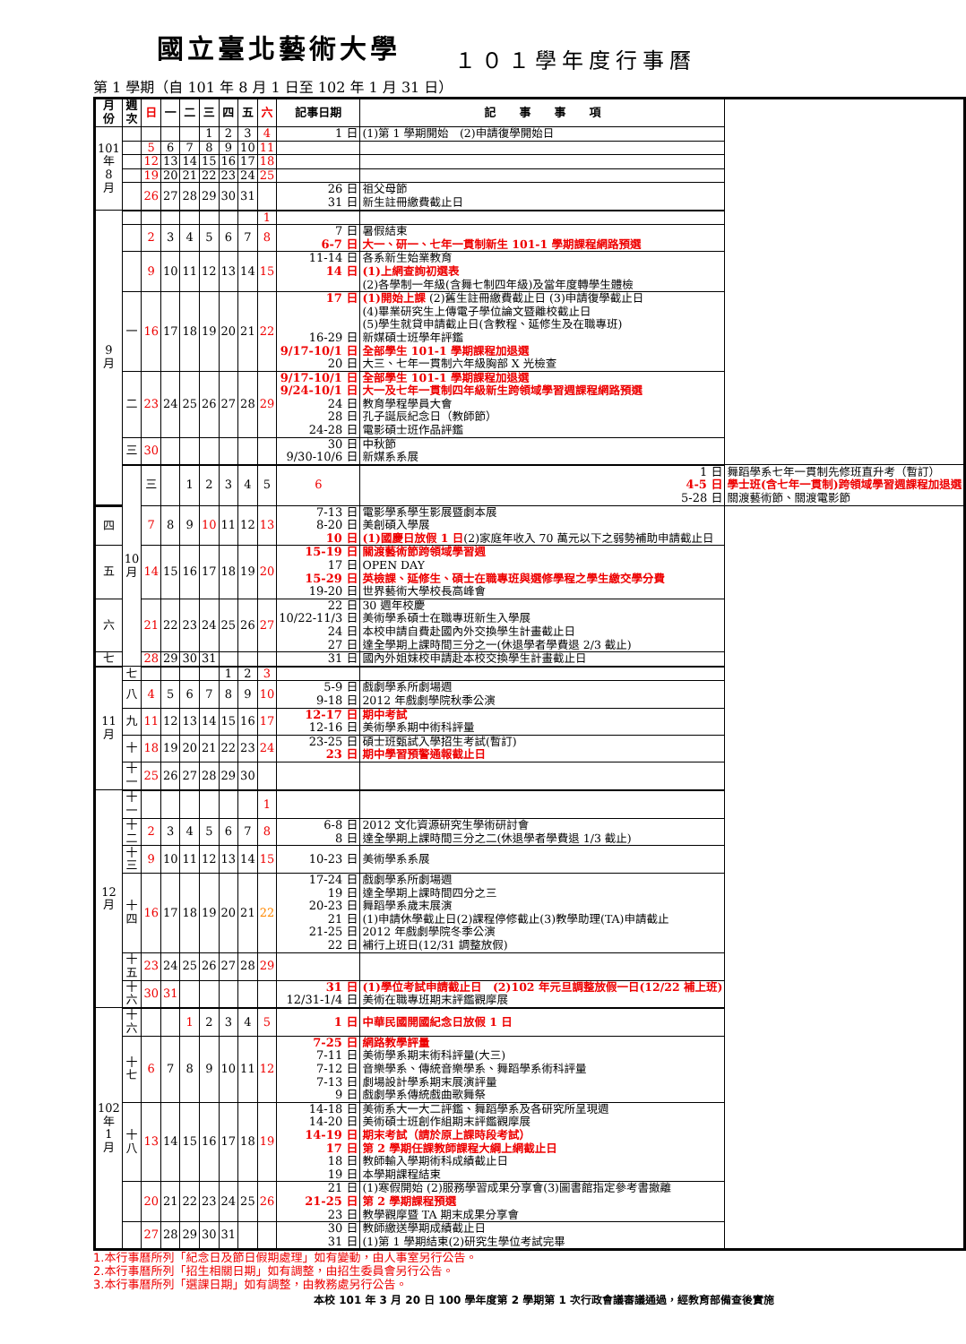國立臺北藝術大學
１０１學年度行事曆
第 1 學期（自 101 年 8 月 1 日至 102 年 1 月 31 日）
| 月份 | 週次 | 日 | 一 | 二 | 三 | 四 | 五 | 六 | 記事日期 | 記 事 事 項 | |
| --- | --- | --- | --- | --- | --- | --- | --- | --- | --- | --- | --- |
| 101 年 8 月 | | | | | 1 | 2 | 3 | 4 | 1 日 | (1)第 1 學期開始 (2)申請復學開始日 | |
| | | 5 | 6 | 7 | 8 | 9 | 10 | 11 | | | |
| | | 12 | 13 | 14 | 15 | 16 | 17 | 18 | | | |
| | | 19 | 20 | 21 | 22 | 23 | 24 | 25 | | | |
| | | 26 | 27 | 28 | 29 | 30 | 31 | | 26 日 31 日 | 祖父母節 新生註冊繳費截止日 | |
| 9 月 | | | | | | | | 1 | | | |
| | | 2 | 3 | 4 | 5 | 6 | 7 | 8 | 7 日 6-7 日 | 暑假結束 大一、研一、七年一貫制新生 101-1 學期課程網路預選 | |
| | | 9 | 10 | 11 | 12 | 13 | 14 | 15 | 11-14 日 14 日 | 各系新生始業教育 (1)上網查詢初選表 (2)各學制一年級(含舞七制四年級)及當年度轉學生體檢 | |
| | 一 | 16 | 17 | 18 | 19 | 20 | 21 | 22 | 17 日 16-29 日 9/17-10/1 日 20 日 | (1)開始上課 (2)舊生註冊繳費截止日 (3)申請復學截止日 (4)畢業研究生上傳電子學位論文暨離校截止日 (5)學生就貸申請截止日(含教程、延修生及在職專班) 新媒碩士班學年評鑑 全部學生 101-1 學期課程加退選 大三、七年一貫制六年級胸部 X 光檢查 | |
| | 二 | 23 | 24 | 25 | 26 | 27 | 28 | 29 | 9/17-10/1 日 9/24-10/1 日 24 日 28 日 24-28 日 | 全部學生 101-1 學期課程加退選 大一及七年一貫制四年級新生跨領域學習週課程網路預選 教育學程學員大會 孔子誕辰紀念日（教師節） 電影碩士班作品評鑑 | |
| | 三 | 30 | | | | | | | 30 日 9/30-10/6 日 | 中秋節 新媒系系展 | |
| | 10 月 | 三 | | 1 | 2 | 3 | 4 | 5 | 6 | 1 日 4-5 日 5-28 日 | 舞蹈學系七年一貫制先修班直升考（暫訂） 學士班(含七年一貫制)跨領域學習週課程加退選 關渡藝術節、關渡電影節 |
| 四 | | 7 | 8 | 9 | 10 | 11 | 12 | 13 | 7-13 日 8-20 日 10 日 | 電影學系學生影展暨劇本展 美創碩入學展 (1)國慶日放假 1 日 (2)家庭年收入 70 萬元以下之弱勢補助申請截止日 | |
| 五 | | 14 | 15 | 16 | 17 | 18 | 19 | 20 | 15-19 日 17 日 15-29 日 19-20 日 | 關渡藝術節跨領域學習週 OPEN DAY 英檢課、延修生、碩士在職專班與選修學程之學生繳交學分費 世界藝術大學校長高峰會 | |
| 六 | | 21 | 22 | 23 | 24 | 25 | 26 | 27 | 22 日 10/22-11/3 日 24 日 27 日 | 30 週年校慶 美術學系碩士在職專班新生入學展 本校申請自費赴國內外交換學生計畫截止日 達全學期上課時間三分之一(休退學者學費退 2/3 截止) | |
| 七 | | 28 | 29 | 30 | 31 | | | | 31 日 | 國內外姐妹校申請赴本校交換學生計畫截止日 | |
| 11 月 | 七 | | | | | 1 | 2 | 3 | | | |
| | 八 | 4 | 5 | 6 | 7 | 8 | 9 | 10 | 5-9 日 9-18 日 | 戲劇學系所劇場週 2012 年戲劇學院秋季公演 | |
| | 九 | 11 | 12 | 13 | 14 | 15 | 16 | 17 | 12-17 日 12-16 日 | 期中考試 美術學系期中術科評量 | |
| | 十 | 18 | 19 | 20 | 21 | 22 | 23 | 24 | 23-25 日 23 日 | 碩士班甄試入學招生考試(暫訂) 期中學習預警通報截止日 | |
| | 十一 | 25 | 26 | 27 | 28 | 29 | 30 | | | | |
| 12 月 | 十一 | | | | | | | 1 | | | |
| | 十二 | 2 | 3 | 4 | 5 | 6 | 7 | 8 | 6-8 日 8 日 | 2012 文化資源研究生學術研討會 達全學期上課時間三分之二(休退學者學費退 1/3 截止) | |
| | 十三 | 9 | 10 | 11 | 12 | 13 | 14 | 15 | 10-23 日 | 美術學系系展 | |
| | 十四 | 16 | 17 | 18 | 19 | 20 | 21 | 22 | 17-24 日 19 日 20-23 日 21 日 21-25 日 22 日 | 戲劇學系所劇場週 達全學期上課時間四分之三 舞蹈學系歲末展演 (1)申請休學截止日(2)課程停修截止(3)教學助理(TA)申請截止 2012 年戲劇學院冬季公演 補行上班日(12/31 調整放假) | |
| | 十五 | 23 | 24 | 25 | 26 | 27 | 28 | 29 | | | |
| | 十六 | 30 | 31 | | | | | | 31 日 12/31-1/4 日 | (1)學位考試申請截止日 (2)102 年元旦調整放假一日(12/22 補上班) 美術在職專班期末評鑑觀摩展 | |
| 102 年 1 月 | 十六 | | | 1 | 2 | 3 | 4 | 5 | 1 日 | 中華民國開國紀念日放假 1 日 | |
| | 十七 | 6 | 7 | 8 | 9 | 10 | 11 | 12 | 7-25 日 7-11 日 7-12 日 7-13 日 9 日 | 網路教學評量 美術學系期末術科評量(大三) 音樂學系、傳統音樂學系、舞蹈學系術科評量 劇場設計學系期末展演評量 戲劇學系傳統戲曲歌舞祭 | |
| | 十八 | 13 | 14 | 15 | 16 | 17 | 18 | 19 | 14-18 日 14-20 日 14-19 日 17 日 18 日 19 日 | 美術系大一大二評鑑、舞蹈學系及各研究所呈現週 美術碩士班創作組期末評鑑觀摩展 期末考試（請於原上課時段考試） 第 2 學期任課教師課程大綱上網截止日 教師輸入學期術科成績截止日 本學期課程結束 | |
| | | 20 | 21 | 22 | 23 | 24 | 25 | 26 | 21 日 21-25 日 23 日 | (1)寒假開始 (2)服務學習成果分享會(3)圖書館指定參考書撤離 第 2 學期課程預選 教學觀摩暨 TA 期末成果分享會 | |
| | | 27 | 28 | 29 | 30 | 31 | | | 30 日 31 日 | 教師繳送學期成績截止日 (1)第 1 學期結束(2)研究生學位考試完畢 | |
1.本行事曆所列「紀念日及節日假期處理」如有變動，由人事室另行公告。
2.本行事曆所列「招生相關日期」如有調整，由招生委員會另行公告。
3.本行事曆所列「選課日期」如有調整，由教務處另行公告。
本校 101 年 3 月 20 日 100 學年度第 2 學期第 1 次行政會議審議通過，經教育部備查後實施